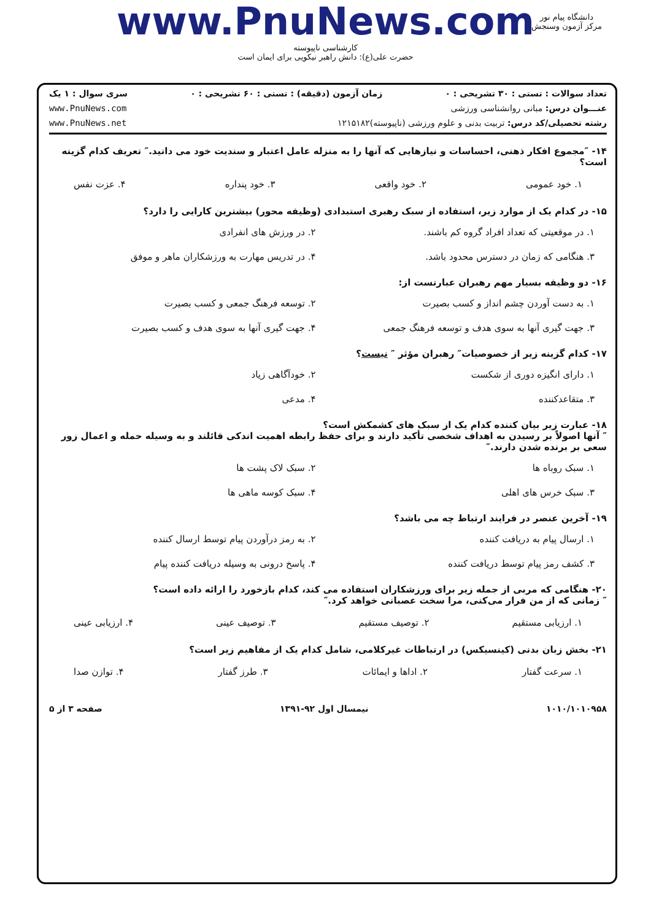www.PnuNews.com
کارشناسی ناپیوسته
حضرت علی(ع): دانش راهبر نیکویی برای ایمان است
دانشگاه پیام نور
مرکز آزمون وسنجش
تعداد سوالات : تستی : ۳۰ تشریحی : ۰ زمان آزمون (دقیقه) : تستی : ۶۰ تشریحی : ۰ سری سوال : ۱ یک
عنـــوان درس: مبانی روانشناسی ورزشی www.PnuNews.com
رشته تحصیلی/کد درس: تربیت بدنی و علوم ورزشی (ناپیوسته)۱۲۱۵۱۸۲ www.PnuNews.net
۱۴- ″مجموع افکار ذهنی، احساسات و نیازهایی که آنها را به منزله عامل اعتبار و سندیت خود می دانید.″ تعریف کدام گزینه است؟
۱. خود عمومی ۲. خود واقعی ۳. خود پنداره ۴. عزت نفس
۱۵- در کدام یک از موارد زیر، استفاده از سبک رهبری استبدادی (وظیفه محور) بیشترین کارایی را دارد؟
۱. در موقعیتی که تعداد افراد گروه کم باشند.
۲. در ورزش های انفرادی
۳. هنگامی که زمان در دسترس محدود باشد.
۴. در تدریس مهارت به ورزشکاران ماهر و موفق
۱۶- دو وظیفه بسیار مهم رهبران عبارتست از:
۱. به دست آوردن چشم انداز و کسب بصیرت
۲. توسعه فرهنگ جمعی و کسب بصیرت
۳. جهت گیری آنها به سوی هدف و توسعه فرهنگ جمعی
۴. جهت گیری آنها به سوی هدف و کسب بصیرت
۱۷- کدام گزینه زیر از خصوصیات″ رهبران مؤثر ″ نیست؟
۱. دارای انگیزه دوری از شکست
۲. خودآگاهی زیاد
۳. متقاعدکننده
۴. مدعی
۱۸- عبارت زیر بیان کننده کدام یک از سبک های کشمکش است؟
″ آنها اصولاً بر رسیدن به اهداف شخصی تأکید دارند و برای حفظ رابطه اهمیت اندکی قائلند و به وسیله حمله و اعمال زور سعی بر برنده شدن دارند.″
۱. سبک روباه ها
۲. سبک لاک پشت ها
۳. سبک خرس های اهلی
۴. سبک کوسه ماهی ها
۱۹- آخرین عنصر در فرایند ارتباط چه می باشد؟
۱. ارسال پیام به دریافت کننده
۲. به رمز درآوردن پیام توسط ارسال کننده
۳. کشف رمز پیام توسط دریافت کننده
۴. پاسخ درونی به وسیله دریافت کننده پیام
۲۰- هنگامی که مربی از جمله زیر برای ورزشکاران استفاده می کند، کدام بازخورد را ارائه داده است؟
″ زمانی که از من فرار می‌کنی، مرا سخت عصبانی خواهد کرد.″
۱. ارزیابی مستقیم ۲. توصیف مستقیم ۳. توصیف عینی ۴. ارزیابی عینی
۲۱- بخش زبان بدنی (کینسیکس) در ارتباطات غیرکلامی، شامل کدام یک از مفاهیم زیر است؟
۱. سرعت گفتار ۲. اداها و ایمائات ۳. طرز گفتار ۴. توازن صدا
۱۰۱۰/۱۰۱۰۹۵۸ نیمسال اول ۹۲-۱۳۹۱ صفحه ۳ از ۵